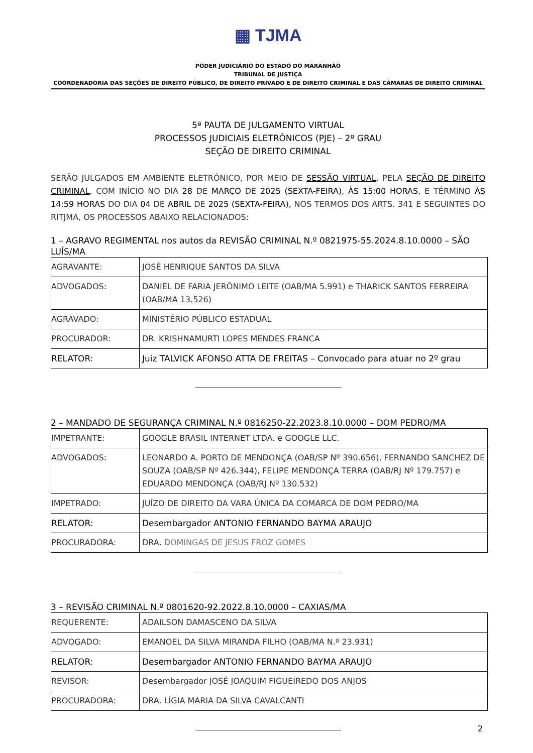▦ TJMA
PODER JUDICIÁRIO DO ESTADO DO MARANHÃO
TRIBUNAL DE JUSTIÇA
COORDENADORIA DAS SEÇÕES DE DIREITO PÚBLICO, DE DIREITO PRIVADO E DE DIREITO CRIMINAL E DAS CÂMARAS DE DIREITO CRIMINAL
5ª PAUTA DE JULGAMENTO VIRTUAL
PROCESSOS JUDICIAIS ELETRÔNICOS (PJE) – 2º GRAU
SEÇÃO DE DIREITO CRIMINAL
SERÃO JULGADOS EM AMBIENTE ELETRÔNICO, POR MEIO DE SESSÃO VIRTUAL, PELA SEÇÃO DE DIREITO CRIMINAL, COM INÍCIO NO DIA 28 DE MARÇO DE 2025 (SEXTA-FEIRA), ÀS 15:00 HORAS, E TÉRMINO ÀS 14:59 HORAS DO DIA 04 DE ABRIL DE 2025 (SEXTA-FEIRA), NOS TERMOS DOS ARTS. 341 E SEGUINTES DO RITJMA, OS PROCESSOS ABAIXO RELACIONADOS:
1 – AGRAVO REGIMENTAL nos autos da REVISÃO CRIMINAL N.º 0821975-55.2024.8.10.0000 – SÃO LUÍS/MA
| AGRAVANTE: | JOSÉ HENRIQUE SANTOS DA SILVA |
| ADVOGADOS: | DANIEL DE FARIA JERÔNIMO LEITE (OAB/MA 5.991) e THARICK SANTOS FERREIRA (OAB/MA 13.526) |
| AGRAVADO: | MINISTÉRIO PÚBLICO ESTADUAL |
| PROCURADOR: | DR. KRISHNAMURTI LOPES MENDES FRANCA |
| RELATOR: | Juiz TALVICK AFONSO ATTA DE FREITAS – Convocado para atuar no 2º grau |
2 – MANDADO DE SEGURANÇA CRIMINAL N.º 0816250-22.2023.8.10.0000 – DOM PEDRO/MA
| IMPETRANTE: | GOOGLE BRASIL INTERNET LTDA. e GOOGLE LLC. |
| ADVOGADOS: | LEONARDO A. PORTO DE MENDONÇA (OAB/SP Nº 390.656), FERNANDO SANCHEZ DE SOUZA (OAB/SP Nº 426.344), FELIPE MENDONÇA TERRA (OAB/RJ Nº 179.757) e EDUARDO MENDONÇA (OAB/RJ Nº 130.532) |
| IMPETRADO: | JUÍZO DE DIREITO DA VARA ÚNICA DA COMARCA DE DOM PEDRO/MA |
| RELATOR: | Desembargador ANTONIO FERNANDO BAYMA ARAUJO |
| PROCURADORA: | DRA. DOMINGAS DE JESUS FROZ GOMES |
3 – REVISÃO CRIMINAL N.º 0801620-92.2022.8.10.0000 – CAXIAS/MA
| REQUERENTE: | ADAILSON DAMASCENO DA SILVA |
| ADVOGADO: | EMANOEL DA SILVA MIRANDA FILHO (OAB/MA N.º 23.931) |
| RELATOR: | Desembargador ANTONIO FERNANDO BAYMA ARAUJO |
| REVISOR: | Desembargador JOSÉ JOAQUIM FIGUEIREDO DOS ANJOS |
| PROCURADORA: | DRA. LÍGIA MARIA DA SILVA CAVALCANTI |
2